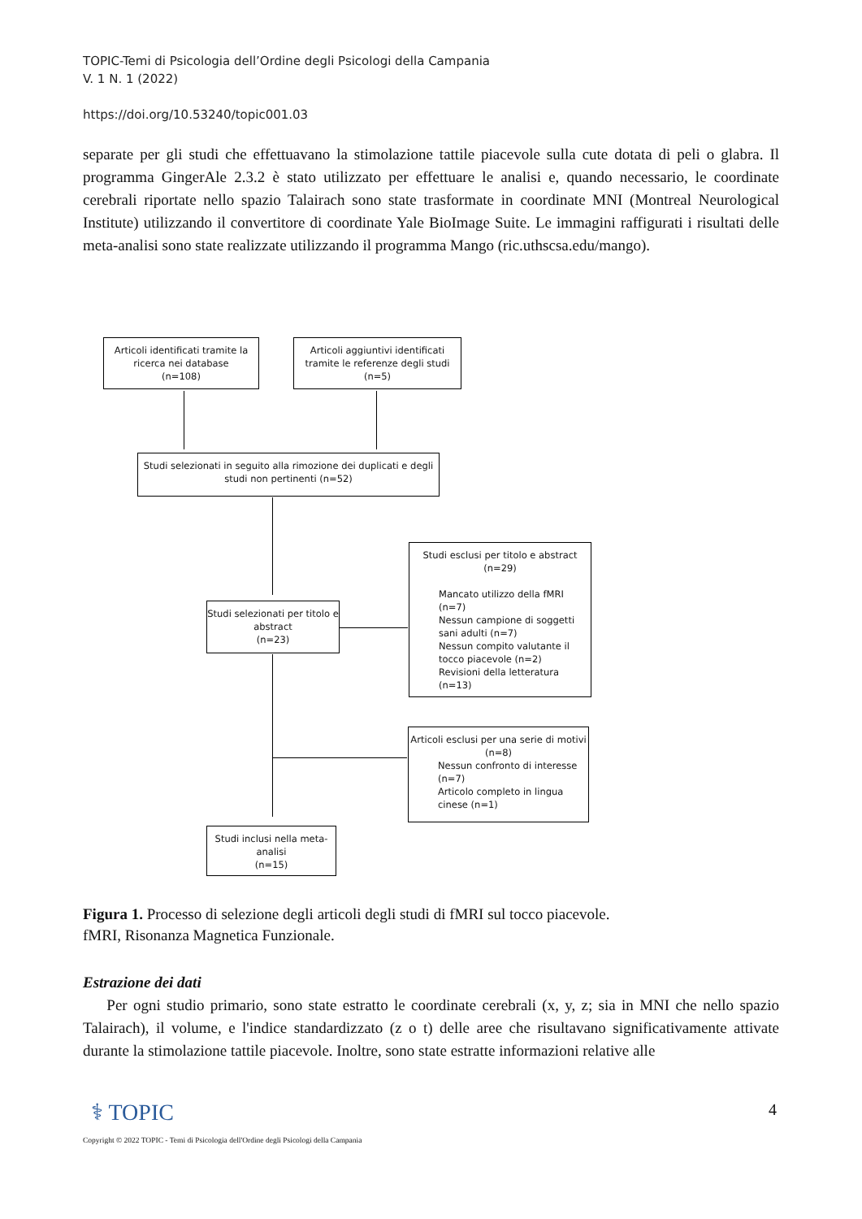TOPIC-Temi di Psicologia dell’Ordine degli Psicologi della Campania
V. 1 N. 1 (2022)
https://doi.org/10.53240/topic001.03
separate per gli studi che effettuavano la stimolazione tattile piacevole sulla cute dotata di peli o glabra. Il programma GingerAle 2.3.2 è stato utilizzato per effettuare le analisi e, quando necessario, le coordinate cerebrali riportate nello spazio Talairach sono state trasformate in coordinate MNI (Montreal Neurological Institute) utilizzando il convertitore di coordinate Yale BioImage Suite. Le immagini raffigurati i risultati delle meta-analisi sono state realizzate utilizzando il programma Mango (ric.uthscsa.edu/mango).
Articoli identificati tramite la ricerca nei database
(n=108)
Articoli aggiuntivi identificati tramite le referenze degli studi
(n=5)
Studi selezionati in seguito alla rimozione dei duplicati e degli studi non pertinenti (n=52)
Studi selezionati per titolo e abstract
(n=23)
Studi esclusi per titolo e abstract
(n=29)
Mancato utilizzo della fMRI (n=7)
Nessun campione di soggetti sani adulti (n=7)
Nessun compito valutante il tocco piacevole (n=2)
Revisioni della letteratura (n=13)
Articoli esclusi per una serie di motivi
(n=8)
Nessun confronto di interesse (n=7)
Articolo completo in lingua cinese (n=1)
Studi inclusi nella meta-analisi
(n=15)
Figura 1. Processo di selezione degli articoli degli studi di fMRI sul tocco piacevole.
fMRI, Risonanza Magnetica Funzionale.
Estrazione dei dati
Per ogni studio primario, sono state estratto le coordinate cerebrali (x, y, z; sia in MNI che nello spazio Talairach), il volume, e l'indice standardizzato (z o t) delle aree che risultavano significativamente attivate durante la stimolazione tattile piacevole. Inoltre, sono state estratte informazioni relative alle
⚕ TOPIC 4
Copyright © 2022 TOPIC - Temi di Psicologia dell'Ordine degli Psicologi della Campania